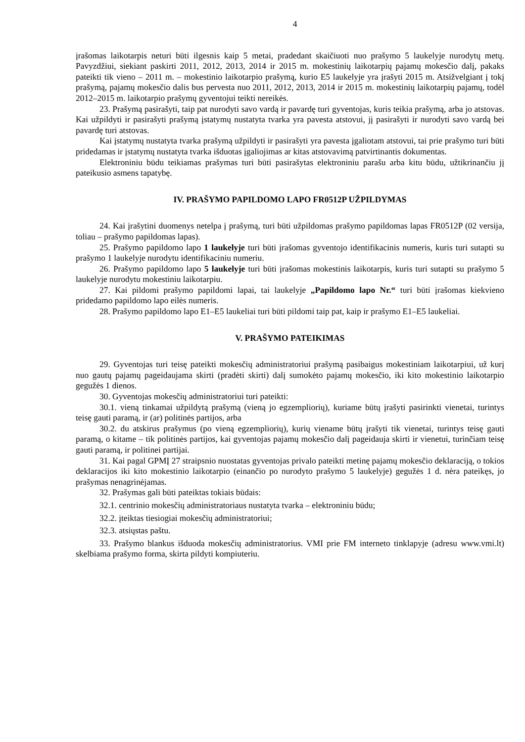4
įrašomas laikotarpis neturi būti ilgesnis kaip 5 metai, pradedant skaičiuoti nuo prašymo 5 laukelyje nurodytų metų. Pavyzdžiui, siekiant paskirti 2011, 2012, 2013, 2014 ir 2015 m. mokestinių laikotarpių pajamų mokesčio dalį, pakaks pateikti tik vieno – 2011 m. – mokestinio laikotarpio prašymą, kurio E5 laukelyje yra įrašyti 2015 m. Atsižvelgiant į tokį prašymą, pajamų mokesčio dalis bus pervesta nuo 2011, 2012, 2013, 2014 ir 2015 m. mokestinių laikotarpių pajamų, todėl 2012–2015 m. laikotarpio prašymų gyventojui teikti nereikės.
23. Prašymą pasirašyti, taip pat nurodyti savo vardą ir pavardę turi gyventojas, kuris teikia prašymą, arba jo atstovas. Kai užpildyti ir pasirašyti prašymą įstatymų nustatyta tvarka yra pavesta atstovui, jį pasirašyti ir nurodyti savo vardą bei pavardę turi atstovas.
Kai įstatymų nustatyta tvarka prašymą užpildyti ir pasirašyti yra pavesta įgaliotam atstovui, tai prie prašymo turi būti pridedamas ir įstatymų nustatyta tvarka išduotas įgaliojimas ar kitas atstovavimą patvirtinantis dokumentas.
Elektroniniu būdu teikiamas prašymas turi būti pasirašytas elektroniniu parašu arba kitu būdu, užtikrinančiu jį pateikusio asmens tapatybę.
IV. PRAŠYMO PAPILDOMO LAPO FR0512P UŽPILDYMAS
24. Kai įrašytini duomenys netelpa į prašymą, turi būti užpildomas prašymo papildomas lapas FR0512P (02 versija, toliau – prašymo papildomas lapas).
25. Prašymo papildomo lapo 1 laukelyje turi būti įrašomas gyventojo identifikacinis numeris, kuris turi sutapti su prašymo 1 laukelyje nurodytu identifikaciniu numeriu.
26. Prašymo papildomo lapo 5 laukelyje turi būti įrašomas mokestinis laikotarpis, kuris turi sutapti su prašymo 5 laukelyje nurodytu mokestiniu laikotarpiu.
27. Kai pildomi prašymo papildomi lapai, tai laukelyje „Papildomo lapo Nr.“ turi būti įrašomas kiekvieno pridedamo papildomo lapo eilės numeris.
28. Prašymo papildomo lapo E1–E5 laukeliai turi būti pildomi taip pat, kaip ir prašymo E1–E5 laukeliai.
V. PRAŠYMO PATEIKIMAS
29. Gyventojas turi teisę pateikti mokesčių administratoriui prašymą pasibaigus mokestiniam laikotarpiui, už kurį nuo gautų pajamų pageidaujama skirti (pradėti skirti) dalį sumokėto pajamų mokesčio, iki kito mokestinio laikotarpio gegužės 1 dienos.
30. Gyventojas mokesčių administratoriui turi pateikti:
30.1. vieną tinkamai užpildytą prašymą (vieną jo egzempliorių), kuriame būtų įrašyti pasirinkti vienetai, turintys teisę gauti paramą, ir (ar) politinės partijos, arba
30.2. du atskirus prašymus (po vieną egzempliorių), kurių viename būtų įrašyti tik vienetai, turintys teisę gauti paramą, o kitame – tik politinės partijos, kai gyventojas pajamų mokesčio dalį pageidauja skirti ir vienetui, turinčiam teisę gauti paramą, ir politinei partijai.
31. Kai pagal GPMĮ 27 straipsnio nuostatas gyventojas privalo pateikti metinę pajamų mokesčio deklaraciją, o tokios deklaracijos iki kito mokestinio laikotarpio (einančio po nurodyto prašymo 5 laukelyje) gegužės 1 d. nėra pateikęs, jo prašymas nenagrinėjamas.
32. Prašymas gali būti pateiktas tokiais būdais:
32.1. centrinio mokesčių administratoriaus nustatyta tvarka – elektroniniu būdu;
32.2. įteiktas tiesiogiai mokesčių administratoriui;
32.3. atsiųstas paštu.
33. Prašymo blankus išduoda mokesčių administratorius. VMI prie FM interneto tinklapyje (adresu www.vmi.lt) skelbiama prašymo forma, skirta pildyti kompiuteriu.